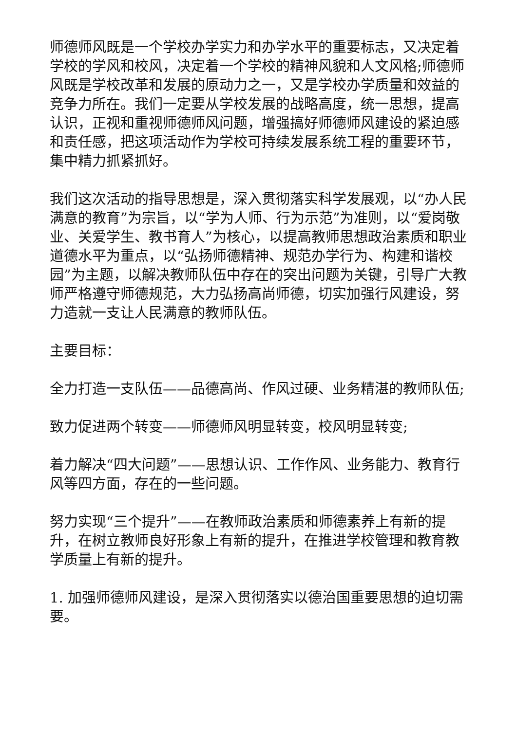师德师风既是一个学校办学实力和办学水平的重要标志，又决定着学校的学风和校风，决定着一个学校的精神风貌和人文风格;师德师风既是学校改革和发展的原动力之一，又是学校办学质量和效益的竞争力所在。我们一定要从学校发展的战略高度，统一思想，提高认识，正视和重视师德师风问题，增强搞好师德师风建设的紧迫感和责任感，把这项活动作为学校可持续发展系统工程的重要环节，集中精力抓紧抓好。
我们这次活动的指导思想是，深入贯彻落实科学发展观，以“办人民满意的教育”为宗旨，以“学为人师、行为示范”为准则，以“爱岗敬业、关爱学生、教书育人”为核心，以提高教师思想政治素质和职业道德水平为重点，以“弘扬师德精神、规范办学行为、构建和谐校园”为主题，以解决教师队伍中存在的突出问题为关键，引导广大教师严格遵守师德规范，大力弘扬高尚师德，切实加强行风建设，努力造就一支让人民满意的教师队伍。
主要目标：
全力打造一支队伍——品德高尚、作风过硬、业务精湛的教师队伍;
致力促进两个转变——师德师风明显转变，校风明显转变;
着力解决“四大问题”——思想认识、工作作风、业务能力、教育行风等四方面，存在的一些问题。
努力实现“三个提升”——在教师政治素质和师德素养上有新的提升，在树立教师良好形象上有新的提升，在推进学校管理和教育教学质量上有新的提升。
1. 加强师德师风建设，是深入贯彻落实以德治国重要思想的迫切需要。